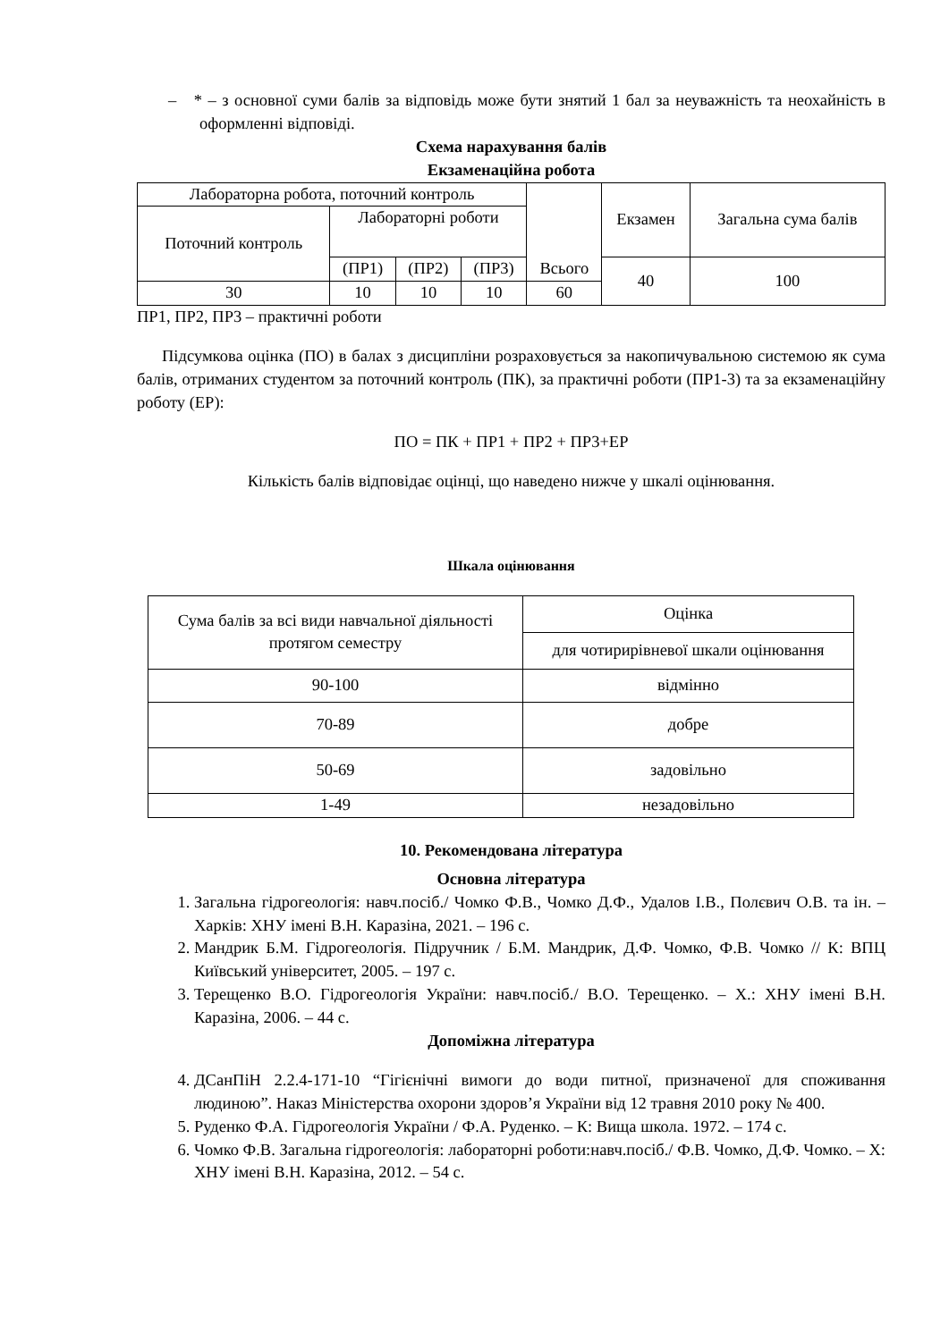– * – з основної суми балів за відповідь може бути знятий 1 бал за неуважність та неохайність в оформленні відповіді.
Схема нарахування балів
Екзаменаційна робота
| Лабораторна робота, поточний контроль | | | | Всього | Екзамен | Загальна сума балів |
| Поточний контроль | Лабораторні роботи | | | | | |
| | (ПР1) | (ПР2) | (ПР3) | | 40 | 100 |
| 30 | 10 | 10 | 10 | 60 | | |
ПР1, ПР2, ПР3 – практичні роботи
Підсумкова оцінка (ПО) в балах з дисципліни розраховується за накопичувальною системою як сума балів, отриманих студентом за поточний контроль (ПК), за практичні роботи (ПР1-3) та за екзаменаційну роботу (ЕР):
ПО = ПК + ПР1 + ПР2 + ПР3+ЕР
Кількість балів відповідає оцінці, що наведено нижче у шкалі оцінювання.
Шкала оцінювання
| Сума балів за всі види навчальної діяльності протягом семестру | Оцінка |
| | для чотирирівневої шкали оцінювання |
| 90-100 | відмінно |
| 70-89 | добре |
| 50-69 | задовільно |
| 1-49 | незадовільно |
10. Рекомендована література
Основна література
1. Загальна гідрогеологія: навч.посіб./ Чомко Ф.В., Чомко Д.Ф., Удалов І.В., Полєвич О.В. та ін. – Харків: ХНУ імені В.Н. Каразіна, 2021. – 196 с.
2. Мандрик Б.М. Гідрогеологія. Підручник / Б.М. Мандрик, Д.Ф. Чомко, Ф.В. Чомко // К: ВПЦ Київський університет, 2005. – 197 с.
3. Терещенко В.О. Гідрогеологія України: навч.посіб./ В.О. Терещенко. – Х.: ХНУ імені В.Н. Каразіна, 2006. – 44 с.
Допоміжна література
4. ДСанПіН 2.2.4-171-10 “Гігієнічні вимоги до води питної, призначеної для споживання людиною”. Наказ Міністерства охорони здоров’я України від 12 травня 2010 року № 400.
5. Руденко Ф.А. Гідрогеологія України / Ф.А. Руденко. – К: Вища школа. 1972. – 174 с.
6. Чомко Ф.В. Загальна гідрогеологія: лабораторні роботи:навч.посіб./ Ф.В. Чомко, Д.Ф. Чомко. – Х: ХНУ імені В.Н. Каразіна, 2012. – 54 с.